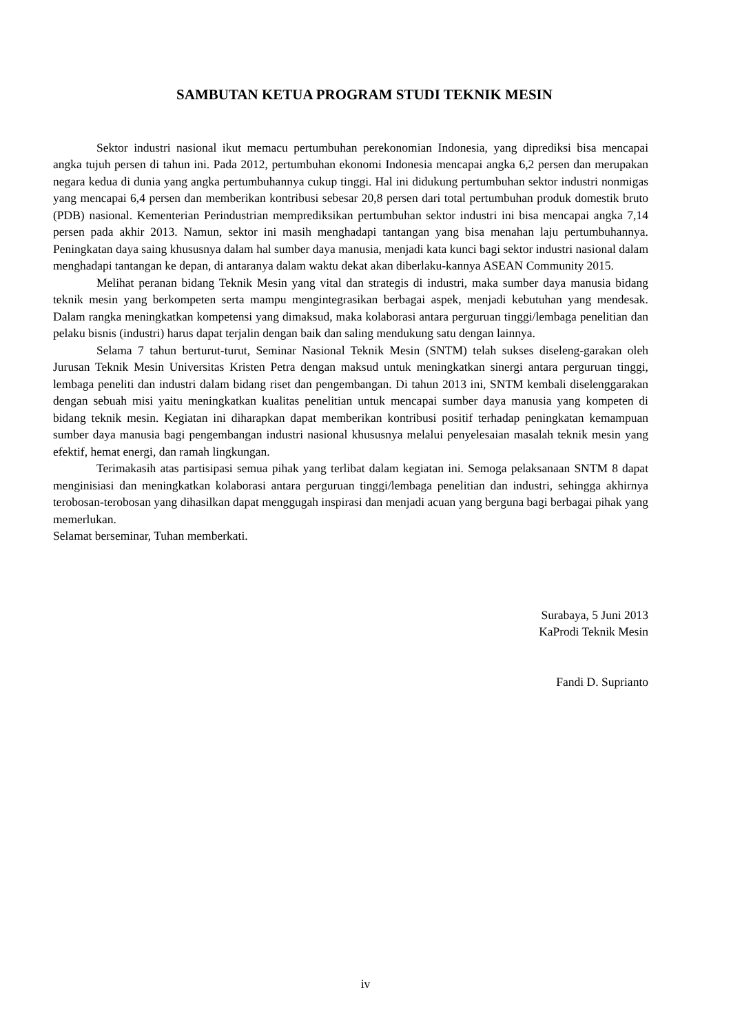SAMBUTAN KETUA PROGRAM STUDI TEKNIK MESIN
Sektor industri nasional ikut memacu pertumbuhan perekonomian Indonesia, yang diprediksi bisa mencapai angka tujuh persen di tahun ini. Pada 2012, pertumbuhan ekonomi Indonesia mencapai angka 6,2 persen dan merupakan negara kedua di dunia yang angka pertumbuhannya cukup tinggi. Hal ini didukung pertumbuhan sektor industri nonmigas yang mencapai 6,4 persen dan memberikan kontribusi sebesar 20,8 persen dari total pertumbuhan produk domestik bruto (PDB) nasional. Kementerian Perindustrian memprediksikan pertumbuhan sektor industri ini bisa mencapai angka 7,14 persen pada akhir 2013. Namun, sektor ini masih menghadapi tantangan yang bisa menahan laju pertumbuhannya. Peningkatan daya saing khususnya dalam hal sumber daya manusia, menjadi kata kunci bagi sektor industri nasional dalam menghadapi tantangan ke depan, di antaranya dalam waktu dekat akan diberlaku-kannya ASEAN Community 2015.
Melihat peranan bidang Teknik Mesin yang vital dan strategis di industri, maka sumber daya manusia bidang teknik mesin yang berkompeten serta mampu mengintegrasikan berbagai aspek, menjadi kebutuhan yang mendesak. Dalam rangka meningkatkan kompetensi yang dimaksud, maka kolaborasi antara perguruan tinggi/lembaga penelitian dan pelaku bisnis (industri) harus dapat terjalin dengan baik dan saling mendukung satu dengan lainnya.
Selama 7 tahun berturut-turut, Seminar Nasional Teknik Mesin (SNTM) telah sukses diseleng-garakan oleh Jurusan Teknik Mesin Universitas Kristen Petra dengan maksud untuk meningkatkan sinergi antara perguruan tinggi, lembaga peneliti dan industri dalam bidang riset dan pengembangan. Di tahun 2013 ini, SNTM kembali diselenggarakan dengan sebuah misi yaitu meningkatkan kualitas penelitian untuk mencapai sumber daya manusia yang kompeten di bidang teknik mesin. Kegiatan ini diharapkan dapat memberikan kontribusi positif terhadap peningkatan kemampuan sumber daya manusia bagi pengembangan industri nasional khususnya melalui penyelesaian masalah teknik mesin yang efektif, hemat energi, dan ramah lingkungan.
Terimakasih atas partisipasi semua pihak yang terlibat dalam kegiatan ini. Semoga pelaksanaan SNTM 8 dapat menginisiasi dan meningkatkan kolaborasi antara perguruan tinggi/lembaga penelitian dan industri, sehingga akhirnya terobosan-terobosan yang dihasilkan dapat menggugah inspirasi dan menjadi acuan yang berguna bagi berbagai pihak yang memerlukan.
Selamat berseminar, Tuhan memberkati.
Surabaya, 5 Juni 2013
KaProdi Teknik Mesin
Fandi D. Suprianto
iv